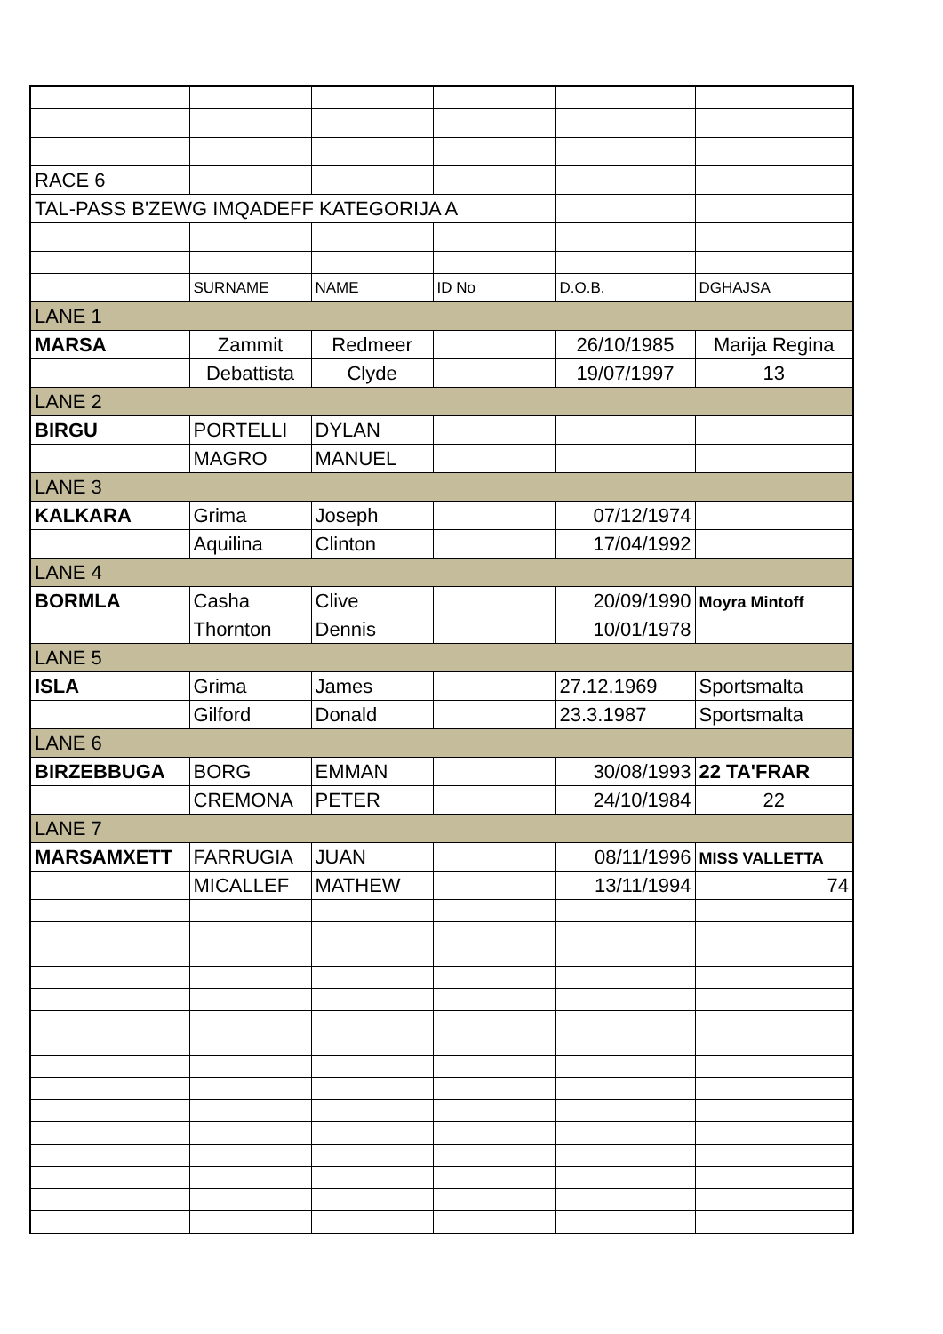| RACE 6 | | | | | |
| TAL-PASS B'ZEWG IMQADEFF KATEGORIJA A | | | | | |
| | SURNAME | NAME | ID No | D.O.B. | DGHAJSA |
| LANE 1 | | | | | |
| MARSA | Zammit | Redmeer | | 26/10/1985 | Marija Regina |
| | Debattista | Clyde | | 19/07/1997 | 13 |
| LANE 2 | | | | | |
| BIRGU | PORTELLI | DYLAN | | | |
| | MAGRO | MANUEL | | | |
| LANE 3 | | | | | |
| KALKARA | Grima | Joseph | | 07/12/1974 | |
| | Aquilina | Clinton | | 17/04/1992 | |
| LANE 4 | | | | | |
| BORMLA | Casha | Clive | | 20/09/1990 | Moyra Mintoff |
| | Thornton | Dennis | | 10/01/1978 | |
| LANE 5 | | | | | |
| ISLA | Grima | James | | 27.12.1969 | Sportsmalta |
| | Gilford | Donald | | 23.3.1987 | Sportsmalta |
| LANE 6 | | | | | |
| BIRZEBBUGA | BORG | EMMAN | | 30/08/1993 | 22 TA'FRAR |
| | CREMONA | PETER | | 24/10/1984 | 22 |
| LANE 7 | | | | | |
| MARSAMXETT | FARRUGIA | JUAN | | 08/11/1996 | MISS VALLETTA |
| | MICALLEF | MATHEW | | 13/11/1994 | 74 |